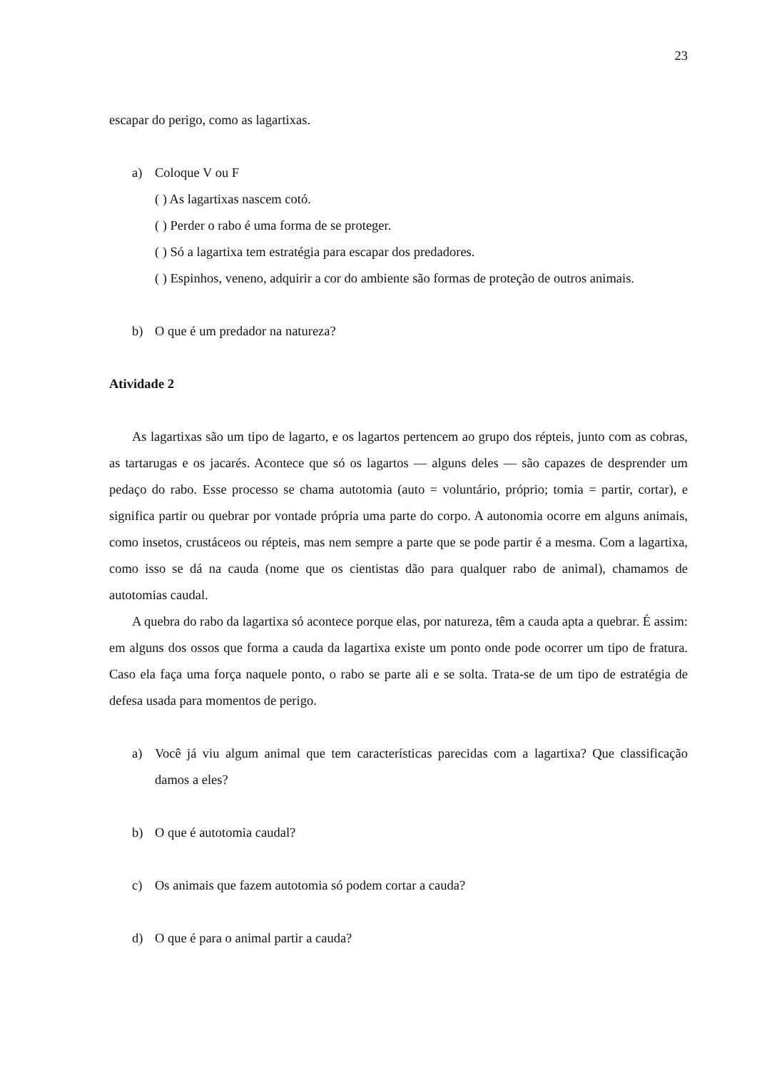23
escapar do perigo, como as lagartixas.
a) Coloque V ou F
( ) As lagartixas nascem cotó.
( ) Perder o rabo é uma forma de se proteger.
( ) Só a lagartixa tem estratégia para escapar dos predadores.
( ) Espinhos, veneno, adquirir a cor do ambiente são formas de proteção de outros animais.
b) O que é um predador na natureza?
Atividade 2
As lagartixas são um tipo de lagarto, e os lagartos pertencem ao grupo dos répteis, junto com as cobras, as tartarugas e os jacarés. Acontece que só os lagartos — alguns deles — são capazes de desprender um pedaço do rabo. Esse processo se chama autotomia (auto = voluntário, próprio; tomia = partir, cortar), e significa partir ou quebrar por vontade própria uma parte do corpo. A autonomia ocorre em alguns animais, como insetos, crustáceos ou répteis, mas nem sempre a parte que se pode partir é a mesma. Com a lagartixa, como isso se dá na cauda (nome que os cientistas dão para qualquer rabo de animal), chamamos de autotomias caudal.
A quebra do rabo da lagartixa só acontece porque elas, por natureza, têm a cauda apta a quebrar. É assim: em alguns dos ossos que forma a cauda da lagartixa existe um ponto onde pode ocorrer um tipo de fratura. Caso ela faça uma força naquele ponto, o rabo se parte ali e se solta. Trata-se de um tipo de estratégia de defesa usada para momentos de perigo.
a) Você já viu algum animal que tem características parecidas com a lagartixa? Que classificação damos a eles?
b) O que é autotomia caudal?
c) Os animais que fazem autotomia só podem cortar a cauda?
d) O que é para o animal partir a cauda?